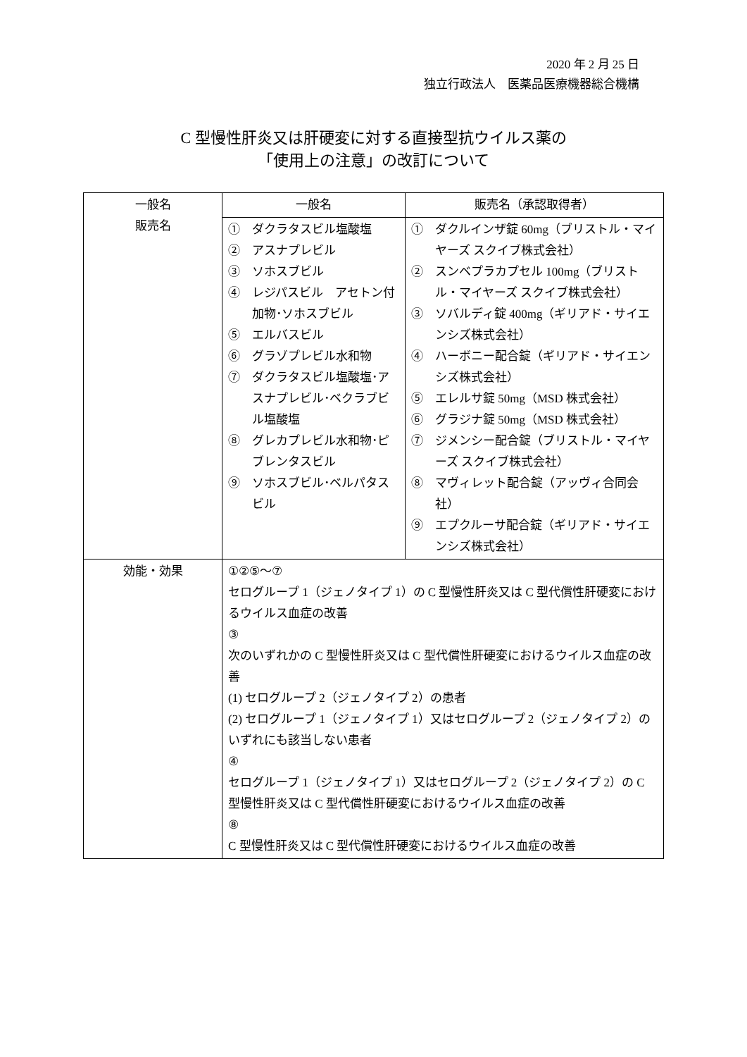2020 年 2 月 25 日
独立行政法人　医薬品医療機器総合機構
C 型慢性肝炎又は肝硬変に対する直接型抗ウイルス薬の
「使用上の注意」の改訂について
| 一般名 販売名 | 一般名 | 販売名（承認取得者） |
| | ① ダクラタスビル塩酸塩 ② アスナプレビル ③ ソホスブビル ④ レジパスビル アセトン付加物･ソホスブビル ⑤ エルバスビル ⑥ グラゾプレビル水和物 ⑦ ダクラタスビル塩酸塩･アスナプレビル･ベクラブビル塩酸塩 ⑧ グレカプレビル水和物･ピブレンタスビル ⑨ ソホスブビル･ベルパタスビル | ① ダクルインザ錠 60mg（ブリストル・マイヤーズ スクイブ株式会社） ② スンベプラカプセル 100mg（ブリストル・マイヤーズ スクイブ株式会社） ③ ソバルディ錠 400mg（ギリアド・サイエンシズ株式会社） ④ ハーボニー配合錠（ギリアド・サイエンシズ株式会社） ⑤ エレルサ錠 50mg（MSD 株式会社） ⑥ グラジナ錠 50mg（MSD 株式会社） ⑦ ジメンシー配合錠（ブリストル・マイヤーズ スクイブ株式会社） ⑧ マヴィレット配合錠（アッヴィ合同会社） ⑨ エプクルーサ配合錠（ギリアド・サイエンシズ株式会社） |
| 効能・効果 | ①②⑤～⑦ セログループ 1（ジェノタイプ 1）の C 型慢性肝炎又は C 型代償性肝硬変におけるウイルス血症の改善 ③ 次のいずれかの C 型慢性肝炎又は C 型代償性肝硬変におけるウイルス血症の改善 (1) セログループ 2（ジェノタイプ 2）の患者 (2) セログループ 1（ジェノタイプ 1）又はセログループ 2（ジェノタイプ 2）のいずれにも該当しない患者 ④ セログループ 1（ジェノタイプ 1）又はセログループ 2（ジェノタイプ 2）の C 型慢性肝炎又は C 型代償性肝硬変におけるウイルス血症の改善 ⑧ C 型慢性肝炎又は C 型代償性肝硬変におけるウイルス血症の改善 | |